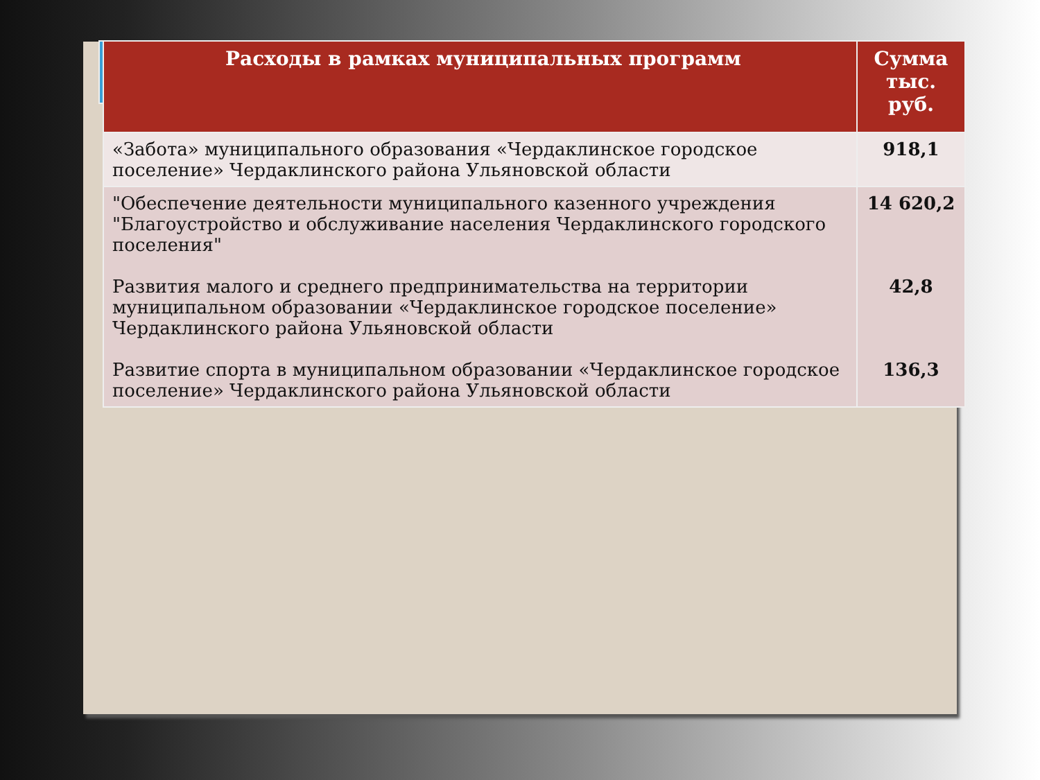| Расходы в рамках муниципальных программ | Сумма тыс. руб. |
| --- | --- |
| «Забота» муниципального образования «Чердаклинское городское поселение» Чердаклинского района Ульяновской области | 918,1 |
| "Обеспечение деятельности муниципального казенного учреждения "Благоустройство и обслуживание населения Чердаклинского городского поселения" Развития малого и среднего предпринимательства на территории муниципальном образовании «Чердаклинское городское поселение» Чердаклинского района Ульяновской области Развитие спорта в муниципальном образовании «Чердаклинское городское поселение» Чердаклинского района Ульяновской области | 14 620,2 42,8 136,3 |